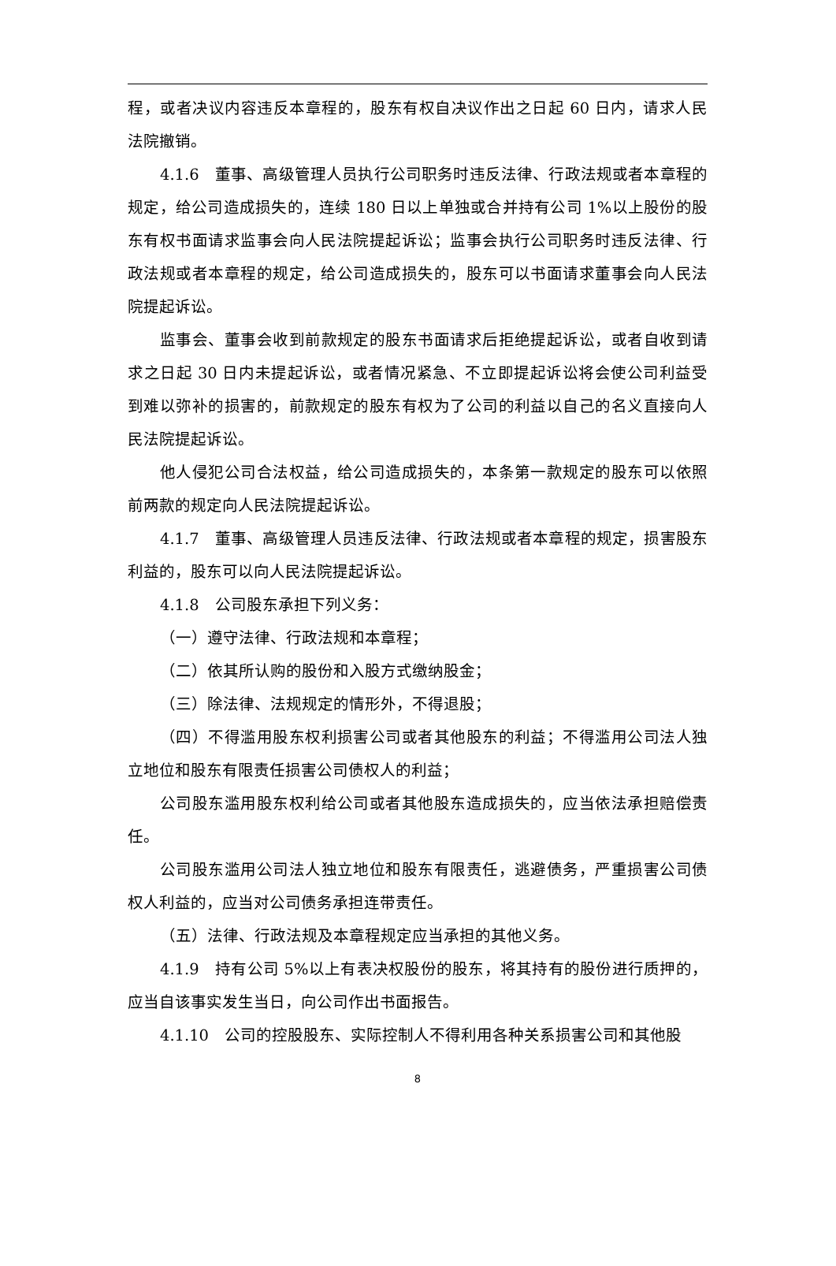程，或者决议内容违反本章程的，股东有权自决议作出之日起 60 日内，请求人民法院撤销。
4.1.6　董事、高级管理人员执行公司职务时违反法律、行政法规或者本章程的规定，给公司造成损失的，连续 180 日以上单独或合并持有公司 1%以上股份的股东有权书面请求监事会向人民法院提起诉讼；监事会执行公司职务时违反法律、行政法规或者本章程的规定，给公司造成损失的，股东可以书面请求董事会向人民法院提起诉讼。
监事会、董事会收到前款规定的股东书面请求后拒绝提起诉讼，或者自收到请求之日起 30 日内未提起诉讼，或者情况紧急、不立即提起诉讼将会使公司利益受到难以弥补的损害的，前款规定的股东有权为了公司的利益以自己的名义直接向人民法院提起诉讼。
他人侵犯公司合法权益，给公司造成损失的，本条第一款规定的股东可以依照前两款的规定向人民法院提起诉讼。
4.1.7　董事、高级管理人员违反法律、行政法规或者本章程的规定，损害股东利益的，股东可以向人民法院提起诉讼。
4.1.8　公司股东承担下列义务：
（一）遵守法律、行政法规和本章程；
（二）依其所认购的股份和入股方式缴纳股金；
（三）除法律、法规规定的情形外，不得退股；
（四）不得滥用股东权利损害公司或者其他股东的利益；不得滥用公司法人独立地位和股东有限责任损害公司债权人的利益；
公司股东滥用股东权利给公司或者其他股东造成损失的，应当依法承担赔偿责任。
公司股东滥用公司法人独立地位和股东有限责任，逃避债务，严重损害公司债权人利益的，应当对公司债务承担连带责任。
（五）法律、行政法规及本章程规定应当承担的其他义务。
4.1.9　持有公司 5%以上有表决权股份的股东，将其持有的股份进行质押的，应当自该事实发生当日，向公司作出书面报告。
4.1.10　公司的控股股东、实际控制人不得利用各种关系损害公司和其他股
8